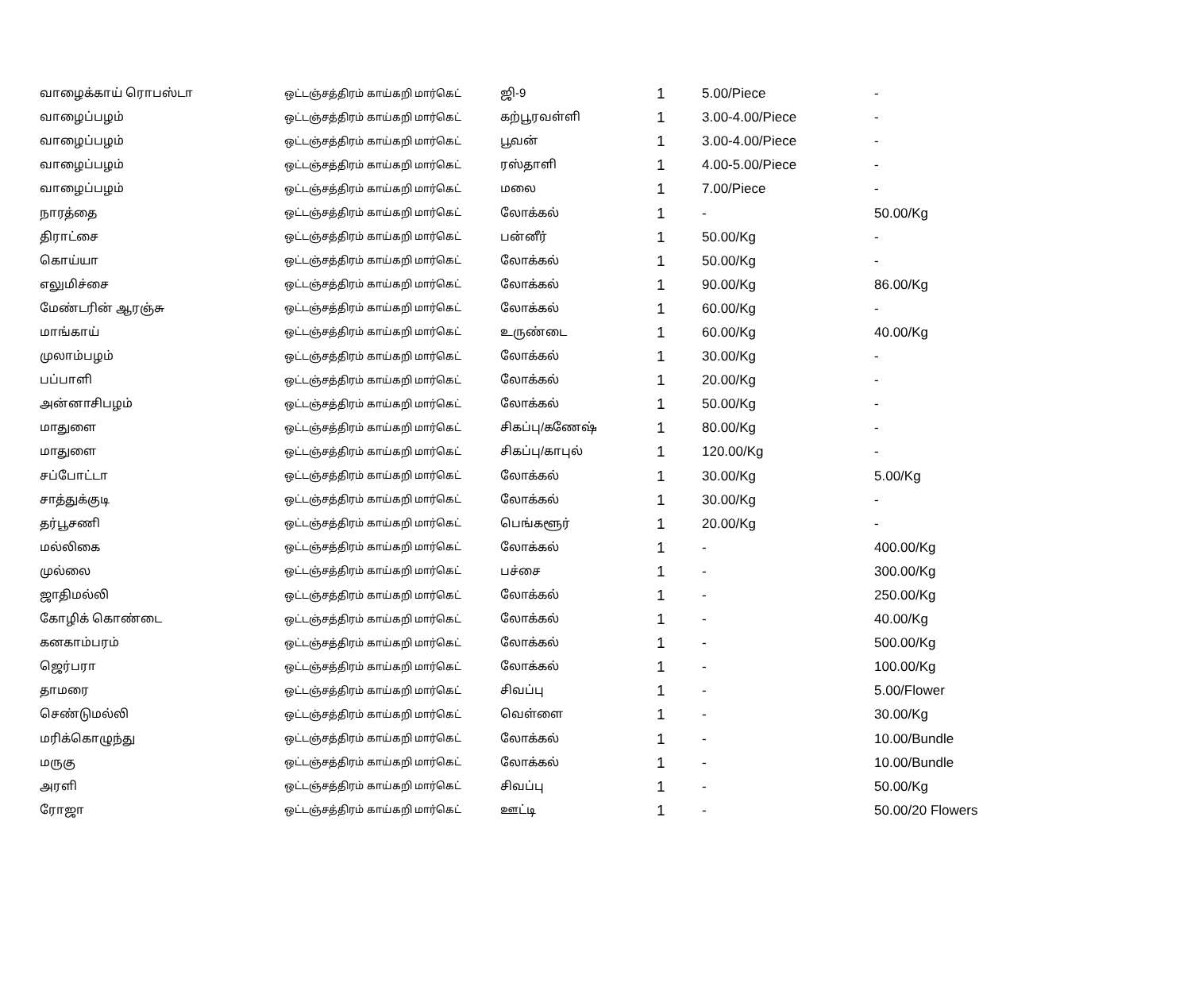| வாழைக்காய் ரொபஸ்டா | ஒட்டஞ்சத்திரம் காய்கறி மார்கெட் | ஜி-9 | 1 | 5.00/Piece | - |
| வாழைப்பழம் | ஒட்டஞ்சத்திரம் காய்கறி மார்கெட் | கற்பூரவள்ளி | 1 | 3.00-4.00/Piece | - |
| வாழைப்பழம் | ஒட்டஞ்சத்திரம் காய்கறி மார்கெட் | பூவன் | 1 | 3.00-4.00/Piece | - |
| வாழைப்பழம் | ஒட்டஞ்சத்திரம் காய்கறி மார்கெட் | ரஸ்தாளி | 1 | 4.00-5.00/Piece | - |
| வாழைப்பழம் | ஒட்டஞ்சத்திரம் காய்கறி மார்கெட் | மலை | 1 | 7.00/Piece | - |
| நாரத்தை | ஒட்டஞ்சத்திரம் காய்கறி மார்கெட் | லோக்கல் | 1 | - | 50.00/Kg |
| திராட்சை | ஒட்டஞ்சத்திரம் காய்கறி மார்கெட் | பன்னீர் | 1 | 50.00/Kg | - |
| கொய்யா | ஒட்டஞ்சத்திரம் காய்கறி மார்கெட் | லோக்கல் | 1 | 50.00/Kg | - |
| எலுமிச்சை | ஒட்டஞ்சத்திரம் காய்கறி மார்கெட் | லோக்கல் | 1 | 90.00/Kg | 86.00/Kg |
| மேண்டரின் ஆரஞ்சு | ஒட்டஞ்சத்திரம் காய்கறி மார்கெட் | லோக்கல் | 1 | 60.00/Kg | - |
| மாங்காய் | ஒட்டஞ்சத்திரம் காய்கறி மார்கெட் | உருண்டை | 1 | 60.00/Kg | 40.00/Kg |
| முலாம்பழம் | ஒட்டஞ்சத்திரம் காய்கறி மார்கெட் | லோக்கல் | 1 | 30.00/Kg | - |
| பப்பாளி | ஒட்டஞ்சத்திரம் காய்கறி மார்கெட் | லோக்கல் | 1 | 20.00/Kg | - |
| அன்னாசிபழம் | ஒட்டஞ்சத்திரம் காய்கறி மார்கெட் | லோக்கல் | 1 | 50.00/Kg | - |
| மாதுளை | ஒட்டஞ்சத்திரம் காய்கறி மார்கெட் | சிகப்பு/கணேஷ் | 1 | 80.00/Kg | - |
| மாதுளை | ஒட்டஞ்சத்திரம் காய்கறி மார்கெட் | சிகப்பு/காபுல் | 1 | 120.00/Kg | - |
| சப்போட்டா | ஒட்டஞ்சத்திரம் காய்கறி மார்கெட் | லோக்கல் | 1 | 30.00/Kg | 5.00/Kg |
| சாத்துக்குடி | ஒட்டஞ்சத்திரம் காய்கறி மார்கெட் | லோக்கல் | 1 | 30.00/Kg | - |
| தர்பூசணி | ஒட்டஞ்சத்திரம் காய்கறி மார்கெட் | பெங்களூர் | 1 | 20.00/Kg | - |
| மல்லிகை | ஒட்டஞ்சத்திரம் காய்கறி மார்கெட் | லோக்கல் | 1 | - | 400.00/Kg |
| முல்லை | ஒட்டஞ்சத்திரம் காய்கறி மார்கெட் | பச்சை | 1 | - | 300.00/Kg |
| ஜாதிமல்லி | ஒட்டஞ்சத்திரம் காய்கறி மார்கெட் | லோக்கல் | 1 | - | 250.00/Kg |
| கோழிக் கொண்டை | ஒட்டஞ்சத்திரம் காய்கறி மார்கெட் | லோக்கல் | 1 | - | 40.00/Kg |
| கனகாம்பரம் | ஒட்டஞ்சத்திரம் காய்கறி மார்கெட் | லோக்கல் | 1 | - | 500.00/Kg |
| ஜெர்பரா | ஒட்டஞ்சத்திரம் காய்கறி மார்கெட் | லோக்கல் | 1 | - | 100.00/Kg |
| தாமரை | ஒட்டஞ்சத்திரம் காய்கறி மார்கெட் | சிவப்பு | 1 | - | 5.00/Flower |
| செண்டுமல்லி | ஒட்டஞ்சத்திரம் காய்கறி மார்கெட் | வெள்ளை | 1 | - | 30.00/Kg |
| மரிக்கொழுந்து | ஒட்டஞ்சத்திரம் காய்கறி மார்கெட் | லோக்கல் | 1 | - | 10.00/Bundle |
| மருகு | ஒட்டஞ்சத்திரம் காய்கறி மார்கெட் | லோக்கல் | 1 | - | 10.00/Bundle |
| அரளி | ஒட்டஞ்சத்திரம் காய்கறி மார்கெட் | சிவப்பு | 1 | - | 50.00/Kg |
| ரோஜா | ஒட்டஞ்சத்திரம் காய்கறி மார்கெட் | ஊட்டி | 1 | - | 50.00/20 Flowers |